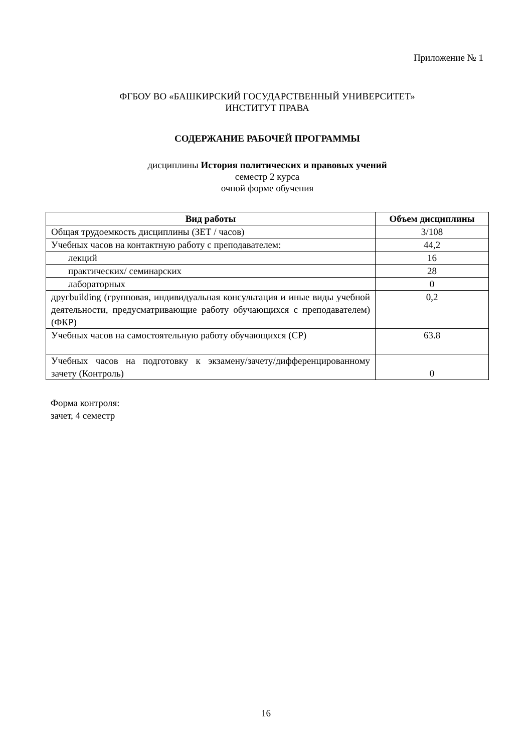Приложение № 1
ФГБОУ ВО «БАШКИРСКИЙ ГОСУДАРСТВЕННЫЙ УНИВЕРСИТЕТ»
ИНСТИТУТ ПРАВА
СОДЕРЖАНИЕ РАБОЧЕЙ ПРОГРАММЫ
дисциплины История политических и правовых учений
семестр 2 курса
очной форме обучения
| Вид работы | Объем дисциплины |
| --- | --- |
| Общая трудоемкость дисциплины (ЗЕТ / часов) | 3/108 |
| Учебных часов на контактную работу с преподавателем: | 44,2 |
| лекций | 16 |
| практических/ семинарских | 28 |
| лабораторных | 0 |
| другbuilding (групповая, индивидуальная консультация и иные виды учебной деятельности, предусматривающие работу обучающихся с преподавателем) (ФКР) | 0,2 |
| Учебных часов на самостоятельную работу обучающихся (СР) | 63.8 |
| Учебных часов на подготовку к экзамену/зачету/дифференцированному зачету (Контроль) | 0 |
Форма контроля:
зачет, 4 семестр
16